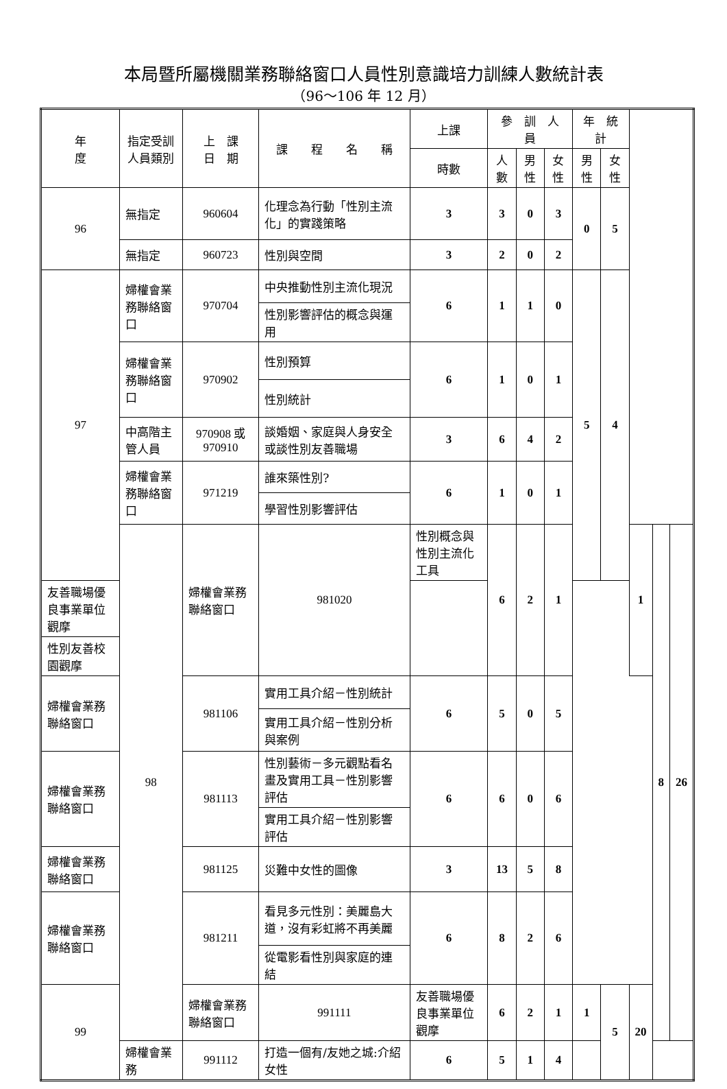本局暨所屬機關業務聯絡窗口人員性別意識培力訓練人數統計表
（96～106 年 12 月）
| 年 度 | 指定受訓 人員類別 | 上 課 日 期 | 課 程 名 稱 | 上課 | 參 訓 人 員 | | | 年 統 計 | | | | |
| --- | --- | --- | --- | --- | --- | --- | --- | --- | --- | --- | --- | --- |
| | | | | 時數 | 人數 | 男性 | 女性 | 男性 | 女性 | | | |
| 96 | 無指定 | 960604 | 化理念為行動「性別主流化」的實踐策略 | 3 | 3 | 0 | 3 | 0 | 5 | | | |
| | 無指定 | 960723 | 性別與空間 | 3 | 2 | 0 | 2 | | | | | |
| 97 | 婦權會業務聯絡窗口 | 970704 | 中央推動性別主流化現況 | 6 | 1 | 1 | 0 | 5 | 4 | | | |
| | | | 性別影響評估的概念與運用 | | | | | | | | | |
| | 婦權會業務聯絡窗口 | 970902 | 性別預算 | 6 | 1 | 0 | 1 | | | | | |
| | | | 性別統計 | | | | | | | | | |
| | 中高階主管人員 | 970908 或 970910 | 談婚姻、家庭與人身安全 或談性別友善職場 | 3 | 6 | 4 | 2 | | | | | |
| | 婦權會業務聯絡窗口 | 971219 | 誰來築性別? | 6 | 1 | 0 | 1 | | | | | |
| | | | 學習性別影響評估 | | | | | | | | | |
| | 98 | 婦權會業務聯絡窗口 | 981020 | 性別概念與性別主流化工具 | 6 | 2 | 1 | | | 1 | 8 | 26 |
| 友善職場優良事業單位觀摩 | | | | | | | | | | | | |
| 性別友善校園觀摩 | | | | | | | | | | | | |
| 婦權會業務聯絡窗口 | | 981106 | 實用工具介紹－性別統計 | 6 | 5 | 0 | 5 | | | | | |
| | | | 實用工具介紹－性別分析與案例 | | | | | | | | | |
| 婦權會業務聯絡窗口 | | 981113 | 性別藝術－多元觀點看名畫及實用工具－性別影響評估 | 6 | 6 | 0 | 6 | | | | | |
| | | | 實用工具介紹－性別影響評估 | | | | | | | | | |
| 婦權會業務聯絡窗口 | | 981125 | 災難中女性的圖像 | 3 | 13 | 5 | 8 | | | | | |
| 婦權會業務聯絡窗口 | | 981211 | 看見多元性別：美麗島大道，沒有彩虹將不再美麗 | 6 | 8 | 2 | 6 | | | | | |
| | | | 從電影看性別與家庭的連結 | | | | | | | | | |
| 99 | | 婦權會業務聯絡窗口 | 991111 | 友善職場優良事業單位觀摩 | 6 | 2 | 1 | 1 | 5 | 20 | | |
| | 婦權會業務 | 991112 | 打造一個有/友她之城:介紹女性 | 6 | 5 | 1 | 4 | | | | | |